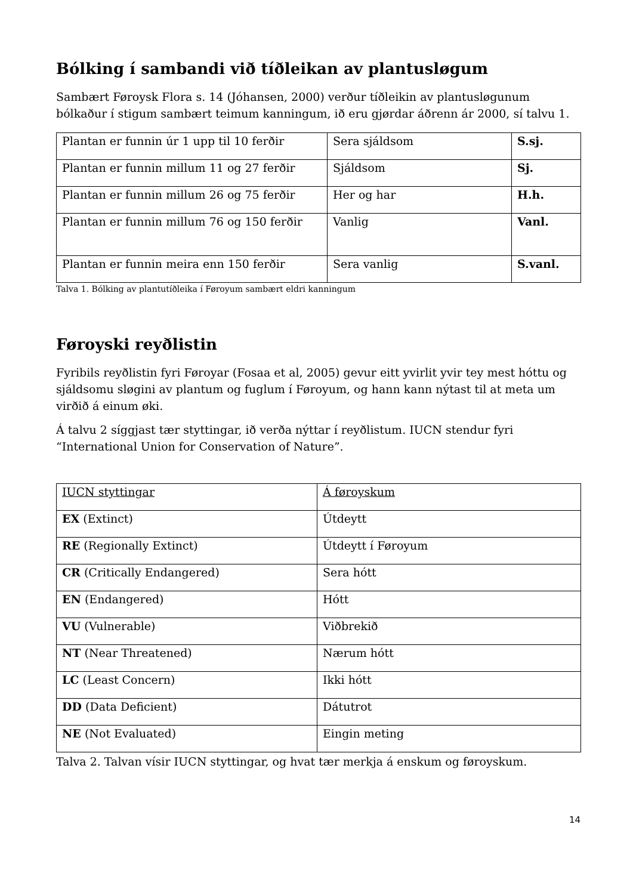Bólking í sambandi við tíðleikan av plantusløgum
Sambært Føroysk Flora s. 14 (Jóhansen, 2000) verður tíðleikin av plantusløgunum bólkaður í stigum sambært teimum kanningum, ið eru gjørdar áðrenn ár 2000, sí talvu 1.
| Plantan er funnin úr 1 upp til 10 ferðir | Sera sjáldsom | S.sj. |
| Plantan er funnin millum 11 og 27 ferðir | Sjáldsom | Sj. |
| Plantan er funnin millum 26 og 75 ferðir | Her og har | H.h. |
| Plantan er funnin millum 76 og 150 ferðir | Vanlig | Vanl. |
| Plantan er funnin meira enn 150 ferðir | Sera vanlig | S.vanl. |
Talva 1. Bólking av plantutíðleika í Føroyum sambært eldri kanningum
Føroyski reyðlistin
Fyribils reyðlistin fyri Føroyar (Fosaa et al, 2005) gevur eitt yvirlit yvir tey mest hóttu og sjáldsomu sløgini av plantum og fuglum í Føroyum, og hann kann nýtast til at meta um virðið á einum øki.
Á talvu 2 síggjast tær styttingar, ið verða nýttar í reyðlistum. IUCN stendur fyri “International Union for Conservation of Nature”.
| IUCN styttingar | Á føroyskum |
| EX (Extinct) | Útdeytt |
| RE (Regionally Extinct) | Útdeytt í Føroyum |
| CR (Critically Endangered) | Sera hótt |
| EN (Endangered) | Hótt |
| VU (Vulnerable) | Viðbrekið |
| NT (Near Threatened) | Nærum hótt |
| LC (Least Concern) | Ikki hótt |
| DD (Data Deficient) | Dátutrot |
| NE (Not Evaluated) | Eingin meting |
Talva 2. Talvan vísir IUCN styttingar, og hvat tær merkja á enskum og føroyskum.
14